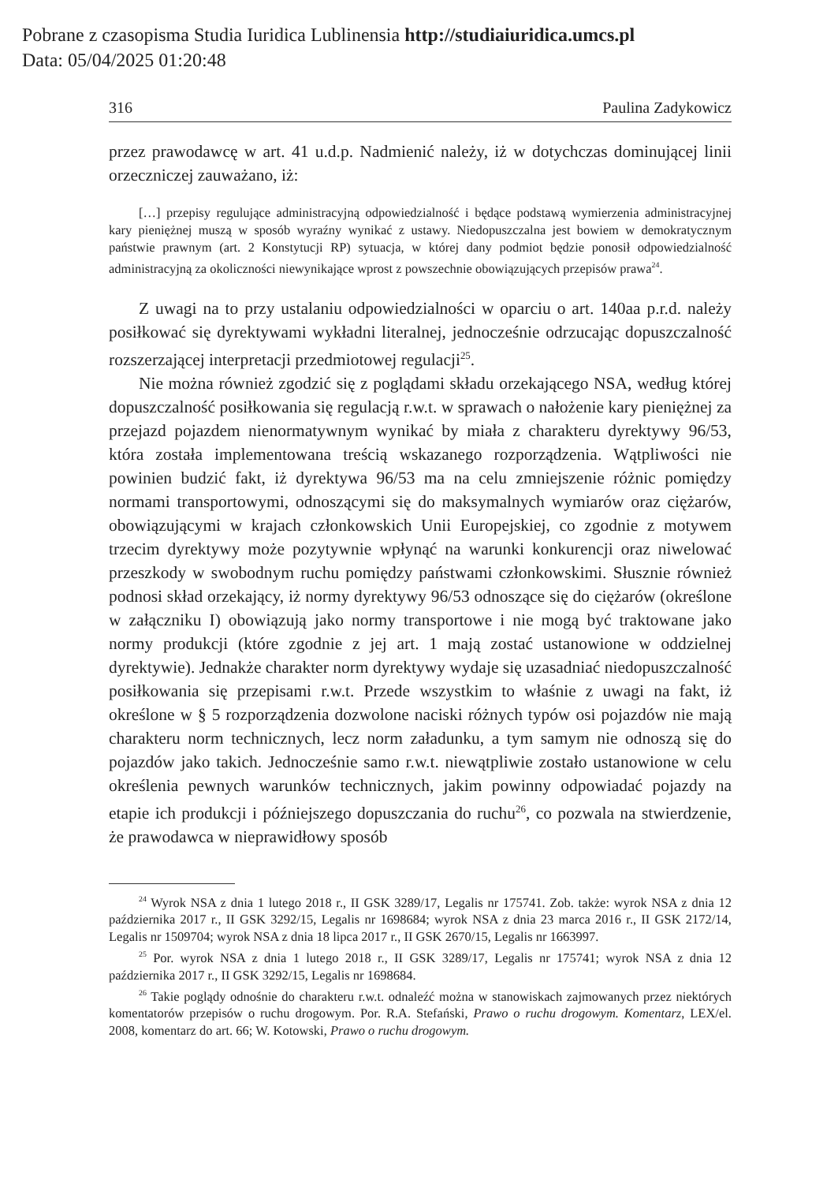Pobrane z czasopisma Studia Iuridica Lublinensia http://studiaiuridica.umcs.pl
Data: 05/04/2025 01:20:48
316 Paulina Zadykowicz
przez prawodawcę w art. 41 u.d.p. Nadmienić należy, iż w dotychczas dominującej linii orzeczniczej zauważano, iż:
[…] przepisy regulujące administracyjną odpowiedzialność i będące podstawą wymierzenia administracyjnej kary pieniężnej muszą w sposób wyraźny wynikać z ustawy. Niedopuszczalna jest bowiem w demokratycznym państwie prawnym (art. 2 Konstytucji RP) sytuacja, w której dany podmiot będzie ponosił odpowiedzialność administracyjną za okoliczności niewynikające wprost z powszechnie obowiązujących przepisów prawa<sup>24</sup>.
Z uwagi na to przy ustalaniu odpowiedzialności w oparciu o art. 140aa p.r.d. należy posiłkować się dyrektywami wykładni literalnej, jednocześnie odrzucając dopuszczalność rozszerzającej interpretacji przedmiotowej regulacji<sup>25</sup>.
Nie można również zgodzić się z poglądami składu orzekającego NSA, według której dopuszczalność posiłkowania się regulacją r.w.t. w sprawach o nałożenie kary pieniężnej za przejazd pojazdem nienormatywnym wynikać by miała z charakteru dyrektywy 96/53, która została implementowana treścią wskazanego rozporządzenia. Wątpliwości nie powinien budzić fakt, iż dyrektywa 96/53 ma na celu zmniejszenie różnic pomiędzy normami transportowymi, odnoszącymi się do maksymalnych wymiarów oraz ciężarów, obowiązującymi w krajach członkowskich Unii Europejskiej, co zgodnie z motywem trzecim dyrektywy może pozytywnie wpłynąć na warunki konkurencji oraz niwelować przeszkody w swobodnym ruchu pomiędzy państwami członkowskimi. Słusznie również podnosi skład orzekający, iż normy dyrektywy 96/53 odnoszące się do ciężarów (określone w załączniku I) obowiązują jako normy transportowe i nie mogą być traktowane jako normy produkcji (które zgodnie z jej art. 1 mają zostać ustanowione w oddzielnej dyrektywie). Jednakże charakter norm dyrektywy wydaje się uzasadniać niedopuszczalność posiłkowania się przepisami r.w.t. Przede wszystkim to właśnie z uwagi na fakt, iż określone w § 5 rozporządzenia dozwolone naciski różnych typów osi pojazdów nie mają charakteru norm technicznych, lecz norm załadunku, a tym samym nie odnoszą się do pojazdów jako takich. Jednocześnie samo r.w.t. niewątpliwie zostało ustanowione w celu określenia pewnych warunków technicznych, jakim powinny odpowiadać pojazdy na etapie ich produkcji i późniejszego dopuszczania do ruchu<sup>26</sup>, co pozwala na stwierdzenie, że prawodawca w nieprawidłowy sposób
<sup>24</sup> Wyrok NSA z dnia 1 lutego 2018 r., II GSK 3289/17, Legalis nr 175741. Zob. także: wyrok NSA z dnia 12 października 2017 r., II GSK 3292/15, Legalis nr 1698684; wyrok NSA z dnia 23 marca 2016 r., II GSK 2172/14, Legalis nr 1509704; wyrok NSA z dnia 18 lipca 2017 r., II GSK 2670/15, Legalis nr 1663997.
<sup>25</sup> Por. wyrok NSA z dnia 1 lutego 2018 r., II GSK 3289/17, Legalis nr 175741; wyrok NSA z dnia 12 października 2017 r., II GSK 3292/15, Legalis nr 1698684.
<sup>26</sup> Takie poglądy odnośnie do charakteru r.w.t. odnaleźć można w stanowiskach zajmowanych przez niektórych komentatorów przepisów o ruchu drogowym. Por. R.A. Stefański, Prawo o ruchu drogowym. Komentarz, LEX/el. 2008, komentarz do art. 66; W. Kotowski, Prawo o ruchu drogowym.